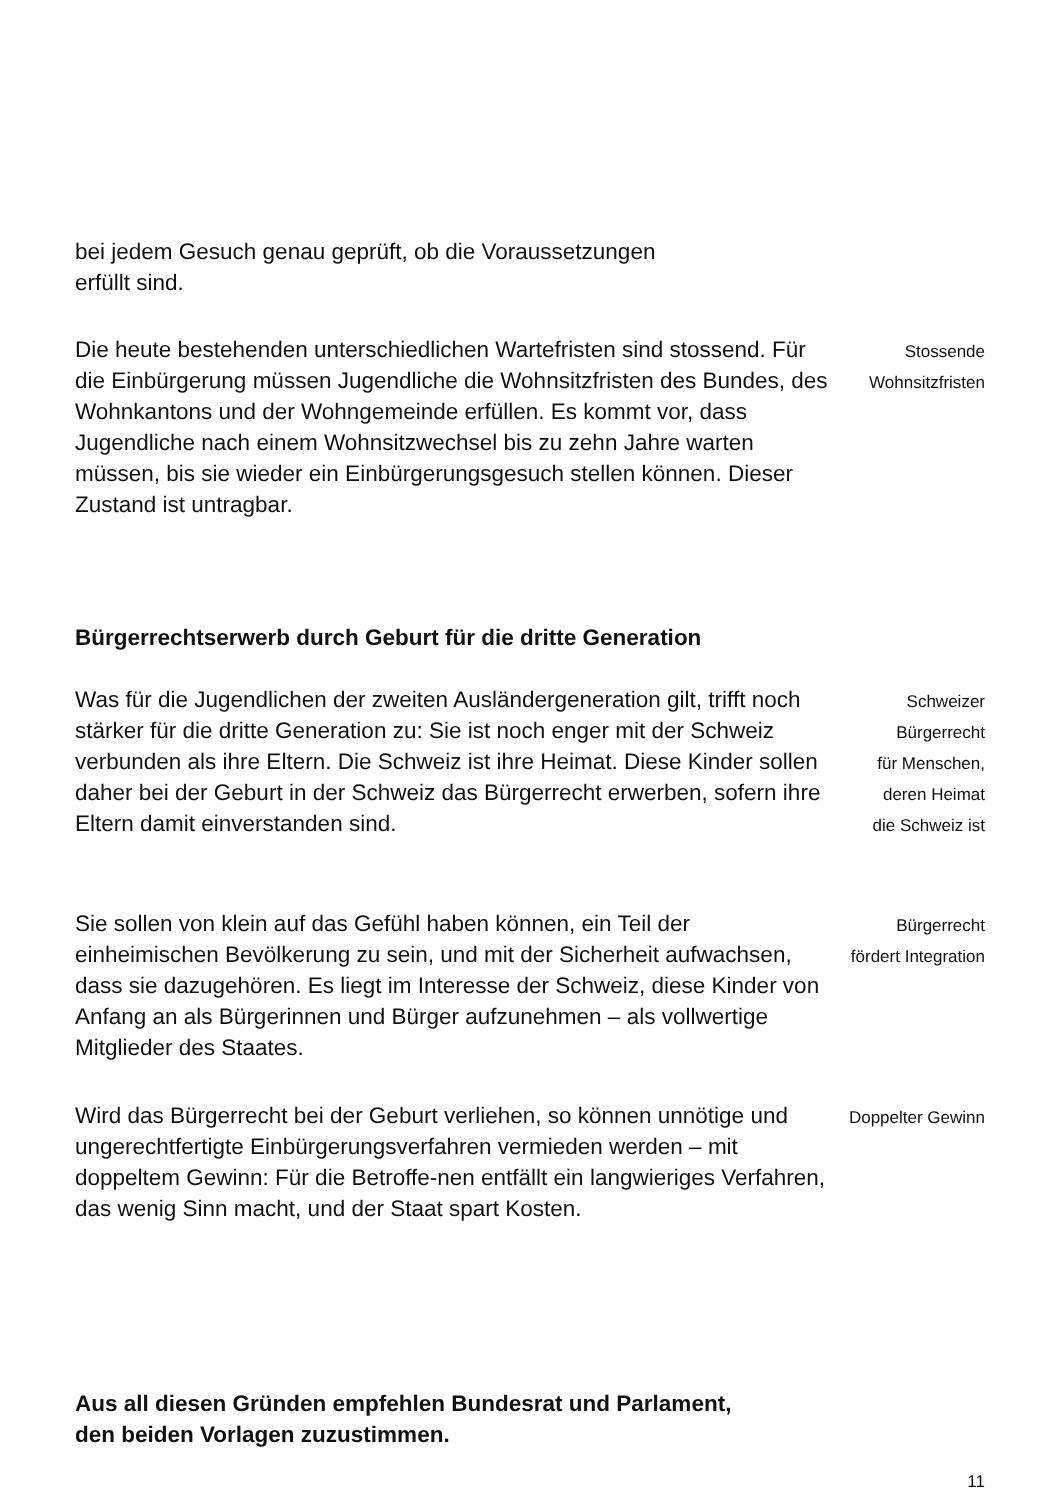bei jedem Gesuch genau geprüft, ob die Voraussetzungen
erfüllt sind.
Die heute bestehenden unterschiedlichen Wartefristen sind stossend. Für die Einbürgerung müssen Jugendliche die Wohnsitzfristen des Bundes, des Wohnkantons und der Wohngemeinde erfüllen. Es kommt vor, dass Jugendliche nach einem Wohnsitzwechsel bis zu zehn Jahre warten müssen, bis sie wieder ein Einbürgerungsgesuch stellen können. Dieser Zustand ist untragbar.
Stossende
Wohnsitzfristen
Bürgerrechtserwerb durch Geburt für die dritte Generation
Was für die Jugendlichen der zweiten Ausländergeneration gilt, trifft noch stärker für die dritte Generation zu: Sie ist noch enger mit der Schweiz verbunden als ihre Eltern. Die Schweiz ist ihre Heimat. Diese Kinder sollen daher bei der Geburt in der Schweiz das Bürgerrecht erwerben, sofern ihre Eltern damit einverstanden sind.
Schweizer
Bürgerrecht
für Menschen,
deren Heimat
die Schweiz ist
Sie sollen von klein auf das Gefühl haben können, ein Teil der einheimischen Bevölkerung zu sein, und mit der Sicherheit aufwachsen, dass sie dazugehören. Es liegt im Interesse der Schweiz, diese Kinder von Anfang an als Bürgerinnen und Bürger aufzunehmen – als vollwertige Mitglieder des Staates.
Bürgerrecht
fördert Integration
Wird das Bürgerrecht bei der Geburt verliehen, so können unnötige und ungerechtfertigte Einbürgerungsverfahren vermieden werden – mit doppeltem Gewinn: Für die Betroffe-nen entfällt ein langwieriges Verfahren, das wenig Sinn macht, und der Staat spart Kosten.
Doppelter Gewinn
Aus all diesen Gründen empfehlen Bundesrat und Parlament,
den beiden Vorlagen zuzustimmen.
11